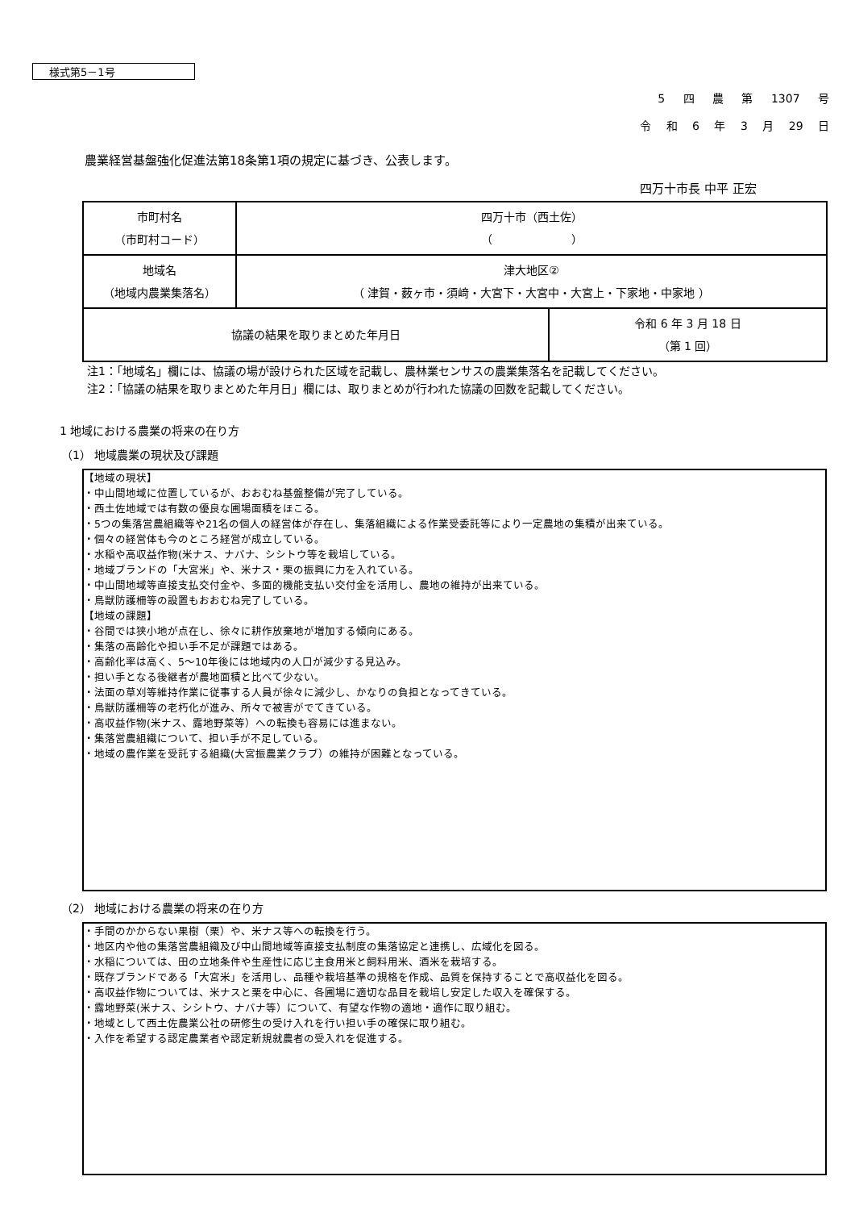様式第5－1号
5 四 農 第 1307 号
令 和 6 年 3 月 29 日
農業経営基盤強化促進法第18条第1項の規定に基づき、公表します。
四万十市長 中平 正宏
| 市町村名 （市町村コード） | 四万十市（西土佐） （ ） | |
| 地域名 （地域内農業集落名） | 津大地区② （ 津賀・薮ヶ市・須﨑・大宮下・大宮中・大宮上・下家地・中家地 ） | |
| 協議の結果を取りまとめた年月日 | | 令和 6 年 3 月 18 日 （第 1 回） |
注1：「地域名」欄には、協議の場が設けられた区域を記載し、農林業センサスの農業集落名を記載してください。
注2：「協議の結果を取りまとめた年月日」欄には、取りまとめが行われた協議の回数を記載してください。
1 地域における農業の将来の在り方
（1） 地域農業の現状及び課題
【地域の現状】
・中山間地域に位置しているが、おおむね基盤整備が完了している。
・西土佐地域では有数の優良な圃場面積をほこる。
・5つの集落営農組織等や21名の個人の経営体が存在し、集落組織による作業受委託等により一定農地の集積が出来ている。
・個々の経営体も今のところ経営が成立している。
・水稲や高収益作物(米ナス、ナバナ、シシトウ等を栽培している。
・地域ブランドの「大宮米」や、米ナス・栗の振興に力を入れている。
・中山間地域等直接支払交付金や、多面的機能支払い交付金を活用し、農地の維持が出来ている。
・鳥獣防護柵等の設置もおおむね完了している。
【地域の課題】
・谷間では狭小地が点在し、徐々に耕作放棄地が増加する傾向にある。
・集落の高齢化や担い手不足が課題ではある。
・高齢化率は高く、5～10年後には地域内の人口が減少する見込み。
・担い手となる後継者が農地面積と比べて少ない。
・法面の草刈等維持作業に従事する人員が徐々に減少し、かなりの負担となってきている。
・鳥獣防護柵等の老朽化が進み、所々で被害がでてきている。
・高収益作物(米ナス、露地野菜等）への転換も容易には進まない。
・集落営農組織について、担い手が不足している。
・地域の農作業を受託する組織(大宮振農業クラブ）の維持が困難となっている。
（2） 地域における農業の将来の在り方
・手間のかからない果樹（栗）や、米ナス等への転換を行う。
・地区内や他の集落営農組織及び中山間地域等直接支払制度の集落協定と連携し、広域化を図る。
・水稲については、田の立地条件や生産性に応じ主食用米と飼料用米、酒米を栽培する。
・既存ブランドである「大宮米」を活用し、品種や栽培基準の規格を作成、品質を保持することで高収益化を図る。
・高収益作物については、米ナスと栗を中心に、各圃場に適切な品目を栽培し安定した収入を確保する。
・露地野菜(米ナス、シシトウ、ナバナ等）について、有望な作物の適地・適作に取り組む。
・地域として西土佐農業公社の研修生の受け入れを行い担い手の確保に取り組む。
・入作を希望する認定農業者や認定新規就農者の受入れを促進する。